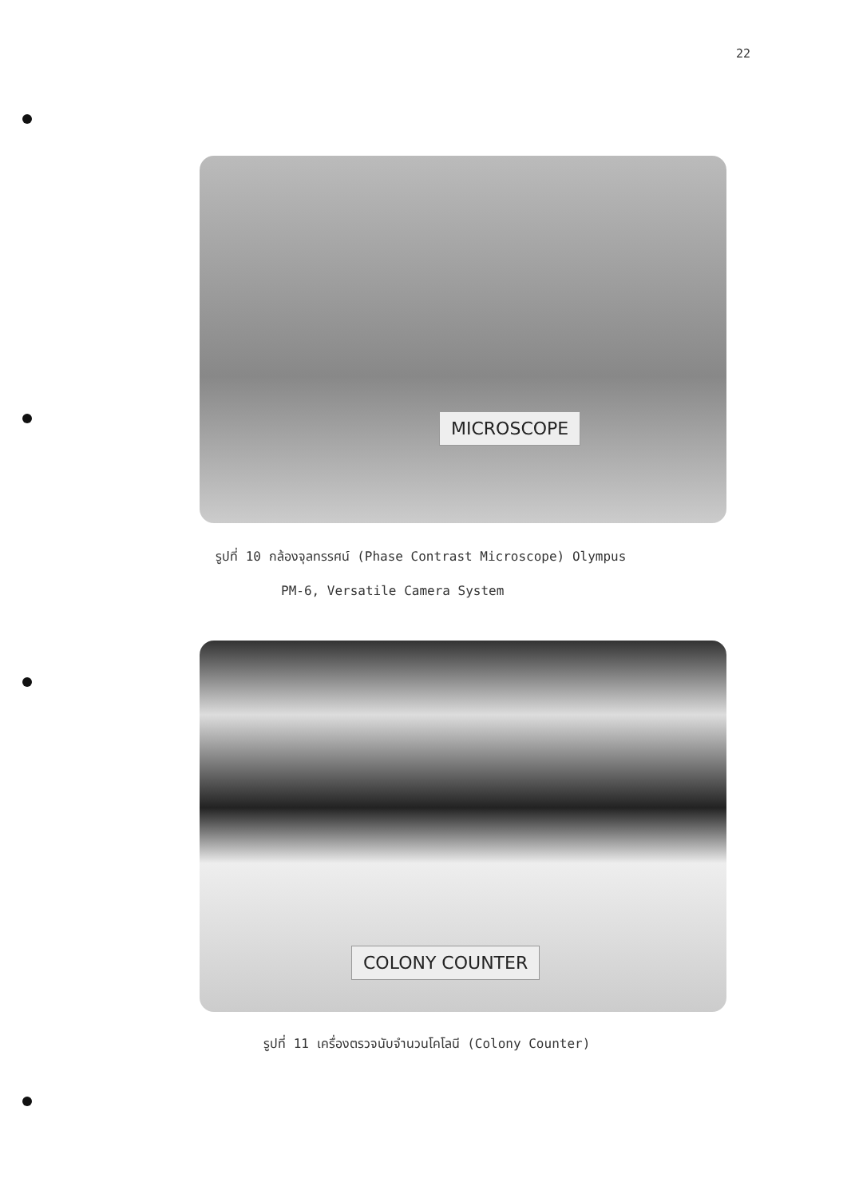22
MICROSCOPE
รูปที่ 10 กล้องจุลทรรศน์ (Phase Contrast Microscope) Olympus
PM-6, Versatile Camera System
COLONY COUNTER
รูปที่ 11 เครื่องตรวจนับจำนวนโคโลนี (Colony Counter)